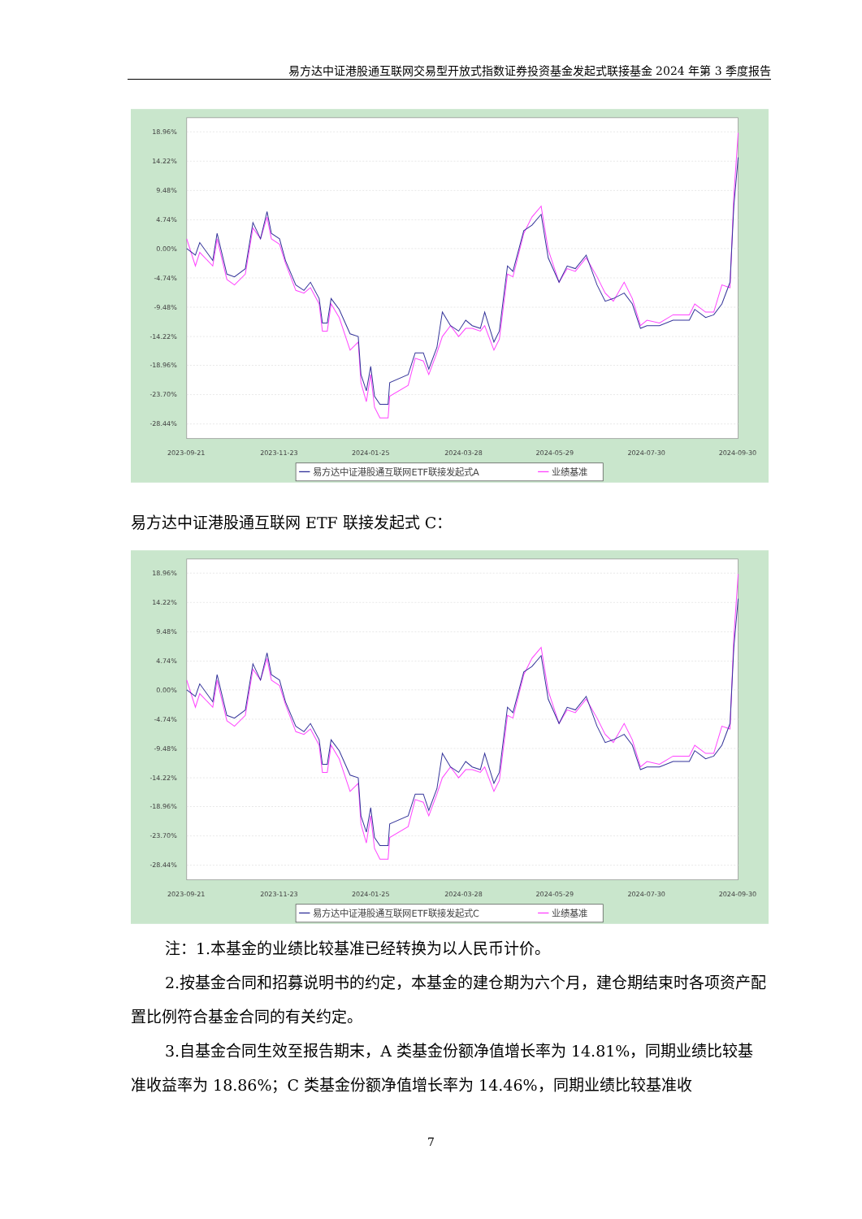易方达中证港股通互联网交易型开放式指数证券投资基金发起式联接基金 2024 年第 3 季度报告
18.96%
14.22%
9.48%
4.74%
0.00%
-4.74%
-9.48%
-14.22%
-18.96%
-23.70%
-28.44%
2023-09-21
2023-11-23
2024-01-25
2024-03-28
2024-05-29
2024-07-30
2024-09-30
易方达中证港股通互联网ETF联接发起式A
业绩基准
易方达中证港股通互联网 ETF 联接发起式 C：
18.96%
14.22%
9.48%
4.74%
0.00%
-4.74%
-9.48%
-14.22%
-18.96%
-23.70%
-28.44%
2023-09-21
2023-11-23
2024-01-25
2024-03-28
2024-05-29
2024-07-30
2024-09-30
易方达中证港股通互联网ETF联接发起式C
业绩基准
注：1.本基金的业绩比较基准已经转换为以人民币计价。
2.按基金合同和招募说明书的约定，本基金的建仓期为六个月，建仓期结束时各项资产配置比例符合基金合同的有关约定。
3.自基金合同生效至报告期末，A 类基金份额净值增长率为 14.81%，同期业绩比较基准收益率为 18.86%；C 类基金份额净值增长率为 14.46%，同期业绩比较基准收
7